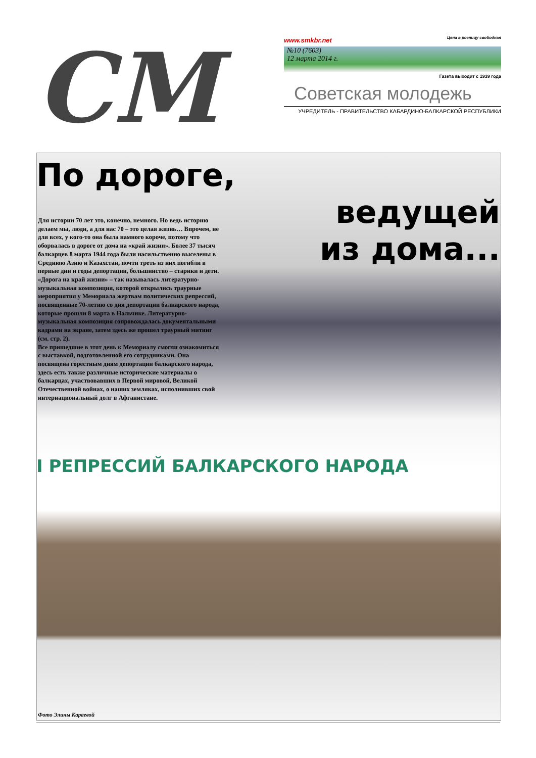СМ
www.smkbr.net Цена в розницу свободная
№10 (7603)
12 марта 2014 г.
Газета выходит с 1939 года
Советская молодежь
УЧРЕДИТЕЛЬ - ПРАВИТЕЛЬСТВО КАБАРДИНО-БАЛКАРСКОЙ РЕСПУБЛИКИ
По дороге,
ведущей
из дома...
Для истории 70 лет это, конечно, немного. Но ведь историю делаем мы, люди, а для нас 70 – это целая жизнь… Впрочем, не для всех, у кого-то она была намного короче, потому что оборвалась в дороге от дома на «край жизни». Более 37 тысяч балкарцев 8 марта 1944 года были насильственно выселены в Среднюю Азию и Казахстан, почти треть из них погибли в первые дни и годы депортации, большинство – старики и дети.
«Дорога на край жизни» – так называлась литературно-музыкальная композиция, которой открылись траурные мероприятия у Мемориала жертвам политических репрессий, посвященные 70-летию со дня депортации балкарского народа, которые прошли 8 марта в Нальчике. Литературно-музыкальная композиция сопровождалась документальными кадрами на экране, затем здесь же прошел траурный митинг (см. стр. 2).
Все пришедшие в этот день к Мемориалу смогли ознакомиться с выставкой, подготовленной его сотрудниками. Она посвящена горестным дням депортации балкарского народа, здесь есть также различные исторические материалы о балкарцах, участвовавших в Первой мировой, Великой Отечественной войнах, о наших земляках, исполнивших свой интернациональный долг в Афганистане.
I РЕПРЕССИЙ БАЛКАРСКОГО НАРОДА
Фото Элины Караевой